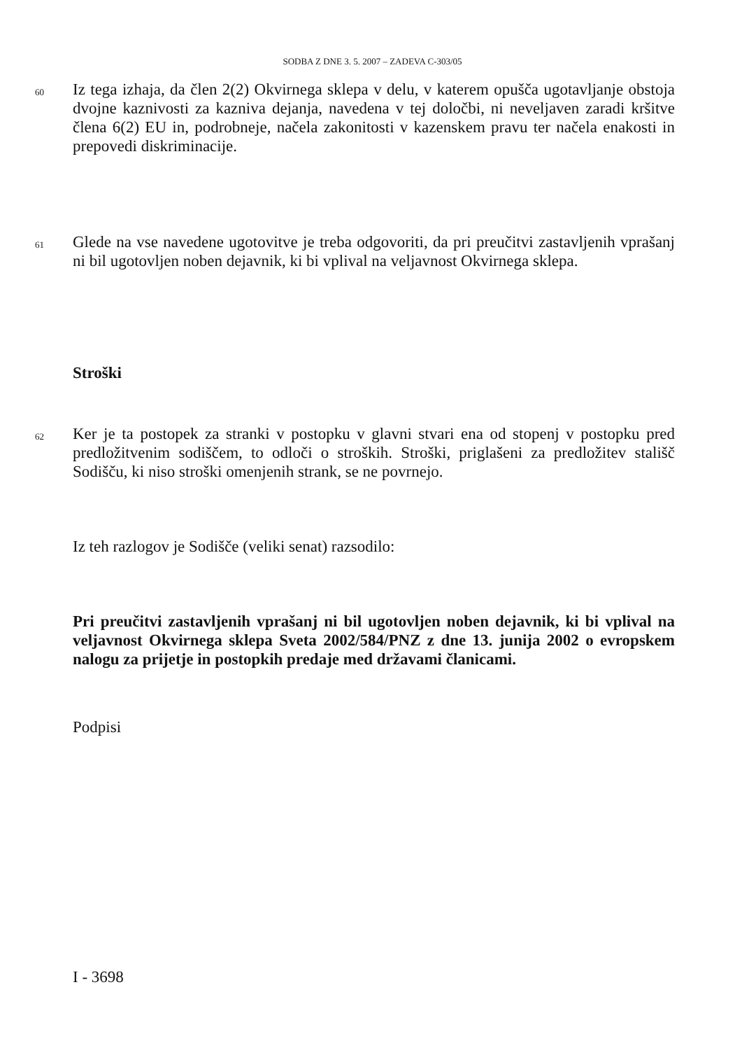SODBA Z DNE 3. 5. 2007 – ZADEVA C-303/05
60
Iz tega izhaja, da člen 2(2) Okvirnega sklepa v delu, v katerem opušča ugotavljanje obstoja dvojne kaznivosti za kazniva dejanja, navedena v tej določbi, ni neveljaven zaradi kršitve člena 6(2) EU in, podrobneje, načela zakonitosti v kazenskem pravu ter načela enakosti in prepovedi diskriminacije.
61
Glede na vse navedene ugotovitve je treba odgovoriti, da pri preučitvi zastavljenih vprašanj ni bil ugotovljen noben dejavnik, ki bi vplival na veljavnost Okvirnega sklepa.
Stroški
62
Ker je ta postopek za stranki v postopku v glavni stvari ena od stopenj v postopku pred predložitvenim sodiščem, to odloči o stroških. Stroški, priglašeni za predložitev stališč Sodišču, ki niso stroški omenjenih strank, se ne povrnejo.
Iz teh razlogov je Sodišče (veliki senat) razsodilo:
Pri preučitvi zastavljenih vprašanj ni bil ugotovljen noben dejavnik, ki bi vplival na veljavnost Okvirnega sklepa Sveta 2002/584/PNZ z dne 13. junija 2002 o evropskem nalogu za prijetje in postopkih predaje med državami članicami.
Podpisi
I - 3698